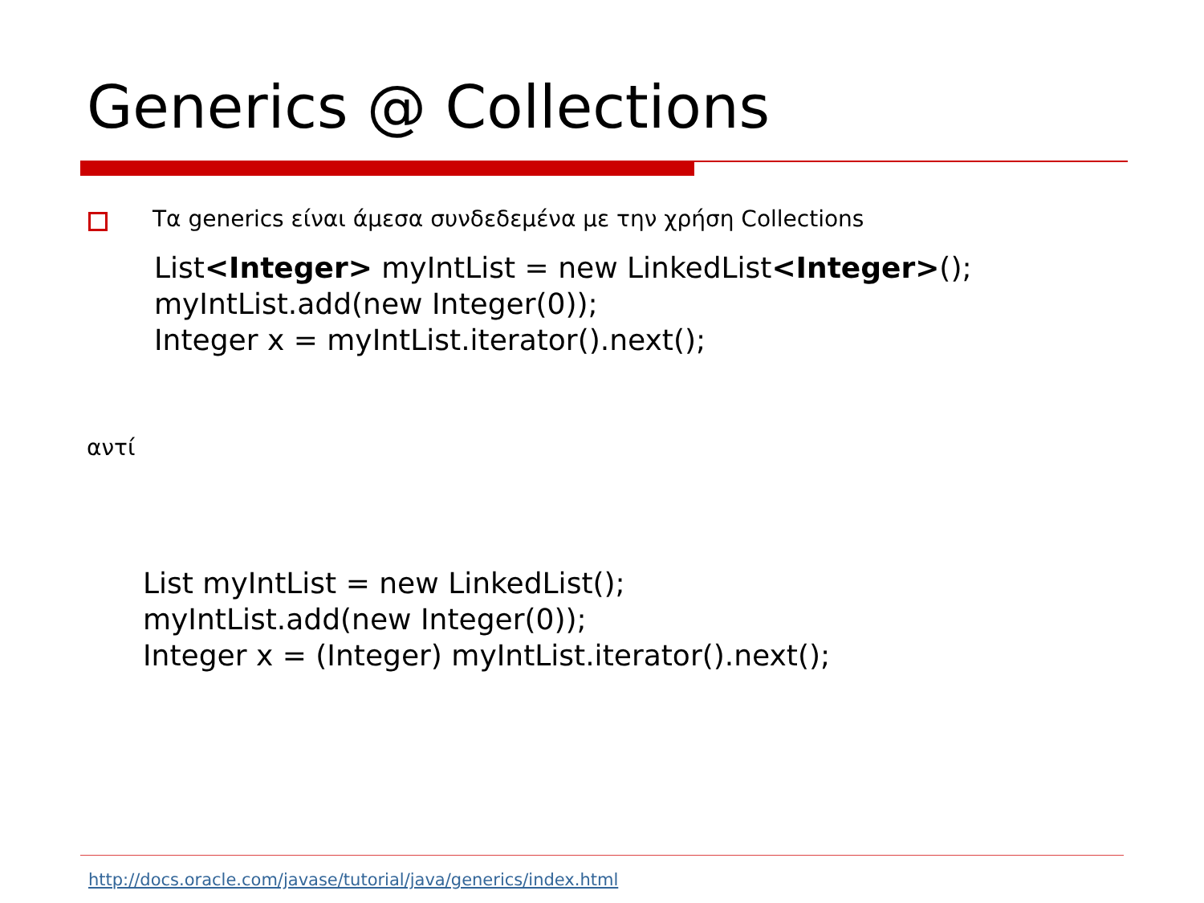Generics @ Collections
Τα generics είναι άμεσα συνδεδεμένα με την χρήση Collections
List<Integer> myIntList = new LinkedList<Integer>();
myIntList.add(new Integer(0));
Integer x = myIntList.iterator().next();
αντί
List myIntList = new LinkedList();
myIntList.add(new Integer(0));
Integer x = (Integer) myIntList.iterator().next();
http://docs.oracle.com/javase/tutorial/java/generics/index.html